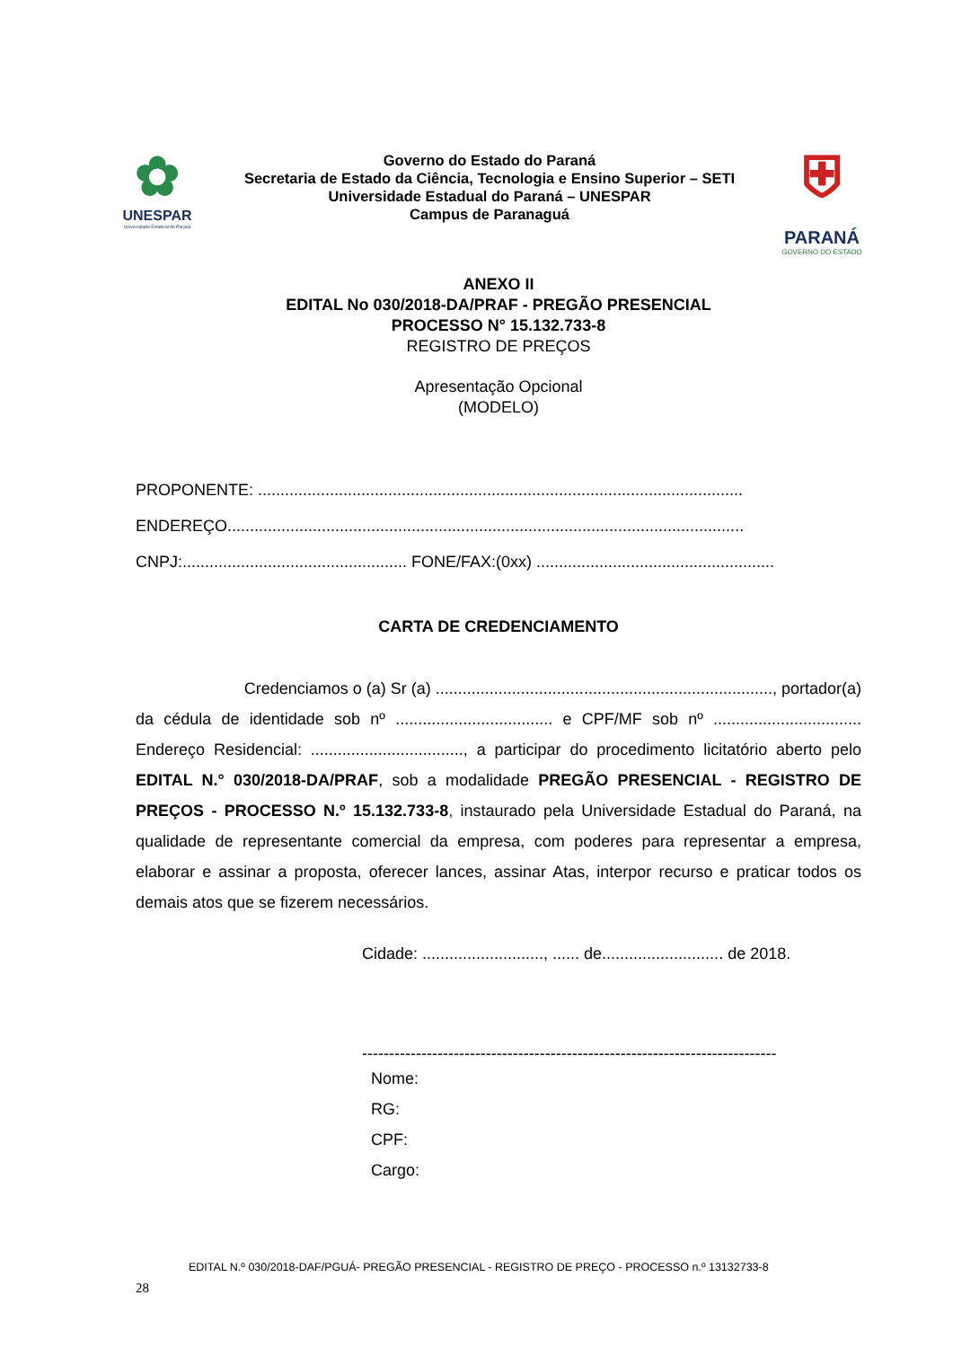✿
UNESPAR
Universidade Estadual do Paraná
Governo do Estado do Paraná
Secretaria de Estado da Ciência, Tecnologia e Ensino Superior – SETI
Universidade Estadual do Paraná – UNESPAR
Campus de Paranaguá
⛨
PARANÁ
GOVERNO DO ESTADO
ANEXO II
EDITAL No 030/2018-DA/PRAF - PREGÃO PRESENCIAL
PROCESSO N° 15.132.733-8
REGISTRO DE PREÇOS
Apresentação Opcional
(MODELO)
PROPONENTE: ............................................................................................................
ENDEREÇO...................................................................................................................
CNPJ:.................................................. FONE/FAX:(0xx) .....................................................
CARTA DE CREDENCIAMENTO
Credenciamos o (a) Sr (a) ..........................................................................., portador(a) da cédula de identidade sob nº ................................... e CPF/MF sob nº ................................. Endereço Residencial: .................................., a participar do procedimento licitatório aberto pelo EDITAL N.° 030/2018-DA/PRAF, sob a modalidade PREGÃO PRESENCIAL - REGISTRO DE PREÇOS - PROCESSO N.º 15.132.733-8, instaurado pela Universidade Estadual do Paraná, na qualidade de representante comercial da empresa, com poderes para representar a empresa, elaborar e assinar a proposta, oferecer lances, assinar Atas, interpor recurso e praticar todos os demais atos que se fizerem necessários.
Cidade: ..........................., ...... de........................... de 2018.
-----------------------------------------------------------------------------
Nome:
RG:
CPF:
Cargo:
EDITAL N.º 030/2018-DAF/PGUÁ- PREGÃO PRESENCIAL - REGISTRO DE PREÇO - PROCESSO n.º 13132733-8
28